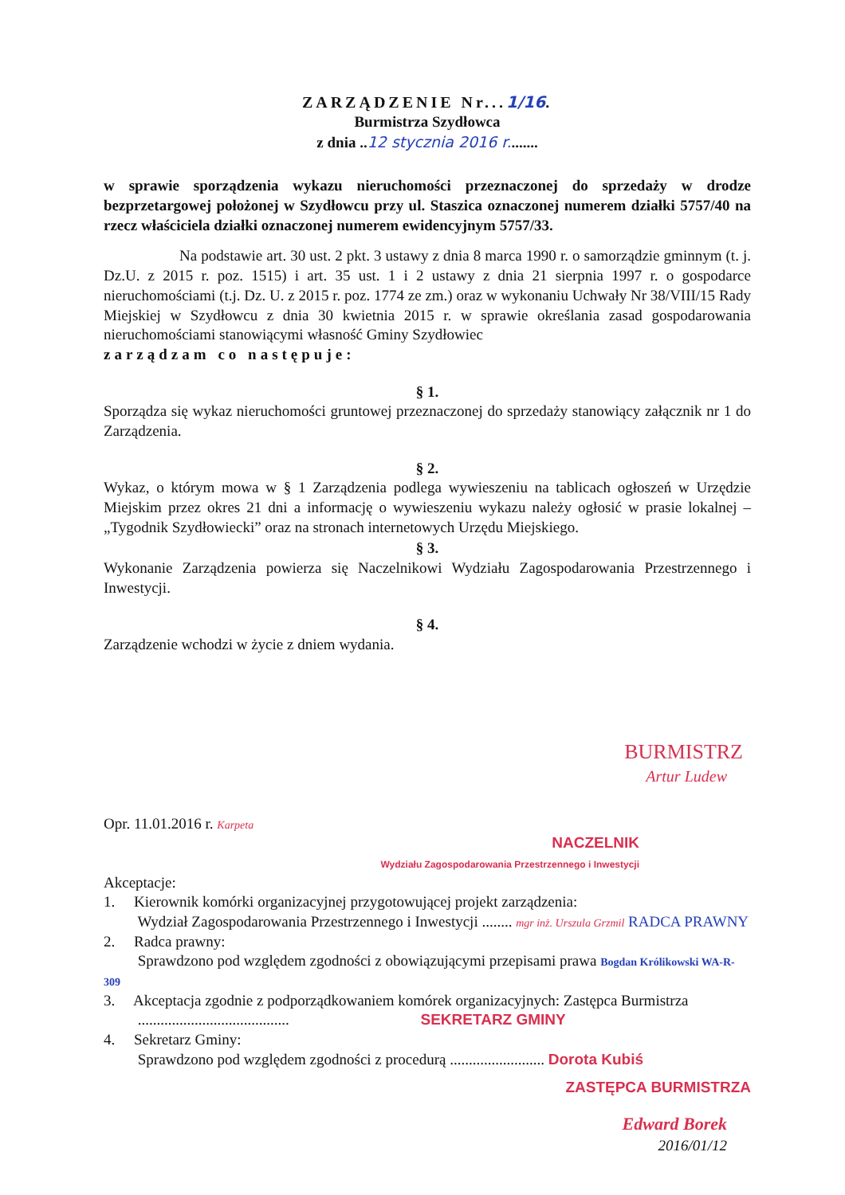ZARZĄDZENIE Nr...1/16.
Burmistrza Szydłowca
z dnia ..12 stycznia 2016 r........
w sprawie sporządzenia wykazu nieruchomości przeznaczonej do sprzedaży w drodze bezprzetargowej położonej w Szydłowcu przy ul. Staszica oznaczonej numerem działki 5757/40 na rzecz właściciela działki oznaczonej numerem ewidencyjnym 5757/33.
Na podstawie art. 30 ust. 2 pkt. 3 ustawy z dnia 8 marca 1990 r. o samorządzie gminnym (t. j. Dz.U. z 2015 r. poz. 1515) i art. 35 ust. 1 i 2 ustawy z dnia 21 sierpnia 1997 r. o gospodarce nieruchomościami (t.j. Dz. U. z 2015 r. poz. 1774 ze zm.) oraz w wykonaniu Uchwały Nr 38/VIII/15 Rady Miejskiej w Szydłowcu z dnia 30 kwietnia 2015 r. w sprawie określania zasad gospodarowania nieruchomościami stanowiącymi własność Gminy Szydłowiec
zarządzam co następuje:
§ 1.
Sporządza się wykaz nieruchomości gruntowej przeznaczonej do sprzedaży stanowiący załącznik nr 1 do Zarządzenia.
§ 2.
Wykaz, o którym mowa w § 1 Zarządzenia podlega wywieszeniu na tablicach ogłoszeń w Urzędzie Miejskim przez okres 21 dni a informację o wywieszeniu wykazu należy ogłosić w prasie lokalnej – „Tygodnik Szydłowiecki” oraz na stronach internetowych Urzędu Miejskiego.
§ 3.
Wykonanie Zarządzenia powierza się Naczelnikowi Wydziału Zagospodarowania Przestrzennego i Inwestycji.
§ 4.
Zarządzenie wchodzi w życie z dniem wydania.
BURMISTRZ
Artur Ludew
Opr. 11.01.2016 r. Karpeta
NACZELNIK
Wydziału Zagospodarowania Przestrzennego i Inwestycji
Akceptacje:
1. Kierownik komórki organizacyjnej przygotowującej projekt zarządzenia:
Wydział Zagospodarowania Przestrzennego i Inwestycji ........ mgr inż. Urszula Grzmil RADCA PRAWNY
2. Radca prawny:
Sprawdzono pod względem zgodności z obowiązującymi przepisami prawa Bogdan Królikowski WA-R-309
3. Akceptacja zgodnie z podporządkowaniem komórek organizacyjnych: Zastępca Burmistrza
........................................ SEKRETARZ GMINY
4. Sekretarz Gminy:
Sprawdzono pod względem zgodności z procedurą ......................... Dorota Kubiś
ZASTĘPCA BURMISTRZA
Edward Borek
2016/01/12